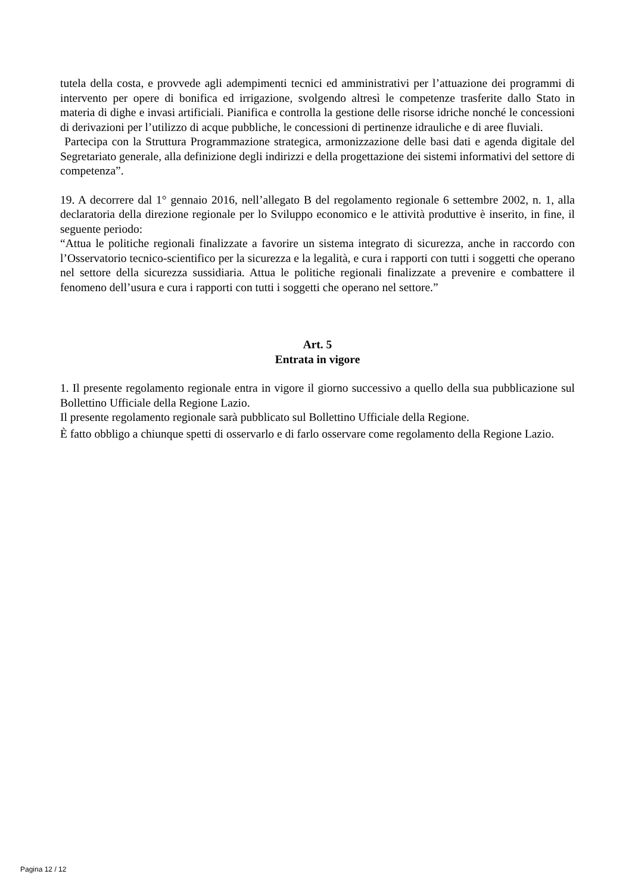tutela della costa, e provvede agli adempimenti tecnici ed amministrativi per l’attuazione dei programmi di intervento per opere di bonifica ed irrigazione, svolgendo altresì le competenze trasferite dallo Stato in materia di dighe e invasi artificiali. Pianifica e controlla la gestione delle risorse idriche nonché le concessioni di derivazioni per l’utilizzo di acque pubbliche, le concessioni di pertinenze idrauliche e di aree fluviali.
Partecipa con la Struttura Programmazione strategica, armonizzazione delle basi dati e agenda digitale del Segretariato generale, alla definizione degli indirizzi e della progettazione dei sistemi informativi del settore di competenza”.
19. A decorrere dal 1° gennaio 2016, nell’allegato B del regolamento regionale 6 settembre 2002, n. 1, alla declaratoria della direzione regionale per lo Sviluppo economico e le attività produttive è inserito, in fine, il seguente periodo:
“Attua le politiche regionali finalizzate a favorire un sistema integrato di sicurezza, anche in raccordo con l’Osservatorio tecnico-scientifico per la sicurezza e la legalità, e cura i rapporti con tutti i soggetti che operano nel settore della sicurezza sussidiaria. Attua le politiche regionali finalizzate a prevenire e combattere il fenomeno dell’usura e cura i rapporti con tutti i soggetti che operano nel settore.”
Art. 5
Entrata in vigore
1. Il presente regolamento regionale entra in vigore il giorno successivo a quello della sua pubblicazione sul Bollettino Ufficiale della Regione Lazio.
Il presente regolamento regionale sarà pubblicato sul Bollettino Ufficiale della Regione.
È fatto obbligo a chiunque spetti di osservarlo e di farlo osservare come regolamento della Regione Lazio.
Pagina 12 / 12